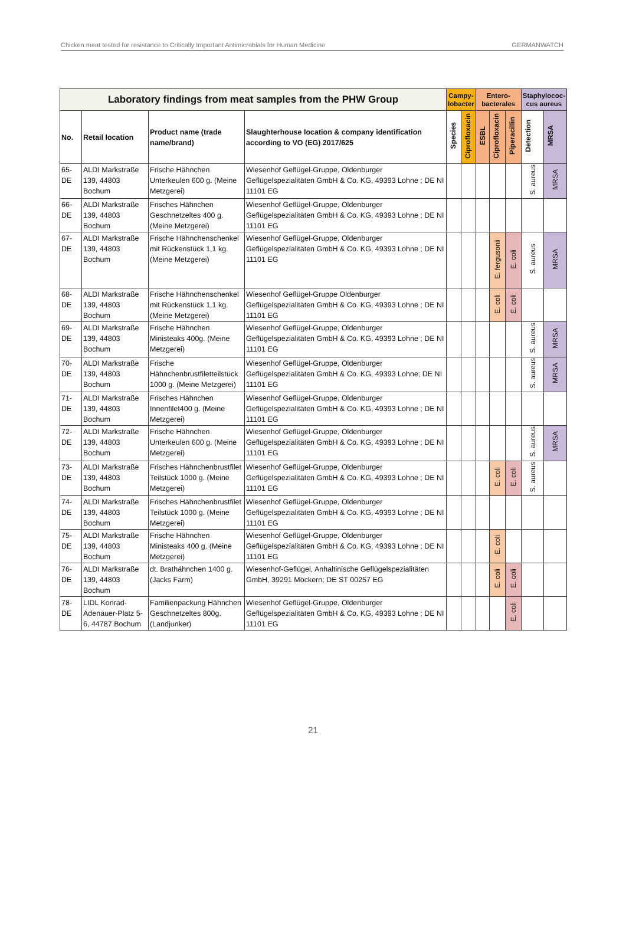Chicken meat tested for resistance to Critically Important Antimicrobials for Human Medicine GERMANWATCH
| Laboratory findings from meat samples from the PHW Group | | | | Campy- lobacter | | Entero- bacterales | | | Staphylococ- cus aureus | |
| --- | --- | --- | --- | --- | --- | --- | --- | --- | --- | --- |
| No. | Retail location | Product name (trade name/brand) | Slaughterhouse location & company identification according to VO (EG) 2017/625 | Species | Ciprofloxacin | ESBL | Ciprofloxacin | Piperacillin | Detection | MRSA |
| 65-DE | ALDI Markstraße 139, 44803 Bochum | Frische Hähnchen Unterkeulen 600 g. (Meine Metzgerei) | Wiesenhof Geflügel-Gruppe, Oldenburger Geflügelspezialitäten GmbH & Co. KG, 49393 Lohne ; DE NI 11101 EG | | | | | | S. aureus | MRSA |
| 66-DE | ALDI Markstraße 139, 44803 Bochum | Frisches Hähnchen Geschnetzeltes 400 g. (Meine Metzgerei) | Wiesenhof Geflügel-Gruppe, Oldenburger Geflügelspezialitäten GmbH & Co. KG, 49393 Lohne ; DE NI 11101 EG | | | | | | | |
| 67-DE | ALDI Markstraße 139, 44803 Bochum | Frische Hähnchenschenkel mit Rückenstück 1,1 kg. (Meine Metzgerei) | Wiesenhof Geflügel-Gruppe, Oldenburger Geflügelspezialitäten GmbH & Co. KG, 49393 Lohne ; DE NI 11101 EG | | | | E. fergusonii | E. coli | S. aureus | MRSA |
| 68-DE | ALDI Markstraße 139, 44803 Bochum | Frische Hähnchenschenkel mit Rückenstück 1,1 kg. (Meine Metzgerei) | Wiesenhof Geflügel-Gruppe Oldenburger Geflügelspezialitäten GmbH & Co. KG, 49393 Lohne ; DE NI 11101 EG | | | | E. coli | E. coli | | |
| 69-DE | ALDI Markstraße 139, 44803 Bochum | Frische Hähnchen Ministeaks 400g. (Meine Metzgerei) | Wiesenhof Geflügel-Gruppe, Oldenburger Geflügelspezialitäten GmbH & Co. KG, 49393 Lohne ; DE NI 11101 EG | | | | | | S. aureus | MRSA |
| 70-DE | ALDI Markstraße 139, 44803 Bochum | Frische Hähnchenbrustfiletteilstück 1000 g. (Meine Metzgerei) | Wiesenhof Geflügel-Gruppe, Oldenburger Geflügelspezialitäten GmbH & Co. KG, 49393 Lohne; DE NI 11101 EG | | | | | | S. aureus | MRSA |
| 71-DE | ALDI Markstraße 139, 44803 Bochum | Frisches Hähnchen Innenfilet400 g. (Meine Metzgerei) | Wiesenhof Geflügel-Gruppe, Oldenburger Geflügelspezialitäten GmbH & Co. KG, 49393 Lohne ; DE NI 11101 EG | | | | | | | |
| 72-DE | ALDI Markstraße 139, 44803 Bochum | Frische Hähnchen Unterkeulen 600 g. (Meine Metzgerei) | Wiesenhof Geflügel-Gruppe, Oldenburger Geflügelspezialitäten GmbH & Co. KG, 49393 Lohne ; DE NI 11101 EG | | | | | | S. aureus | MRSA |
| 73-DE | ALDI Markstraße 139, 44803 Bochum | Frisches Hähnchenbrustfilet Teilstück 1000 g. (Meine Metzgerei) | Wiesenhof Geflügel-Gruppe, Oldenburger Geflügelspezialitäten GmbH & Co. KG, 49393 Lohne ; DE NI 11101 EG | | | | E. coli | E. coli | S. aureus | |
| 74-DE | ALDI Markstraße 139, 44803 Bochum | Frisches Hähnchenbrustfilet Teilstück 1000 g. (Meine Metzgerei) | Wiesenhof Geflügel-Gruppe, Oldenburger Geflügelspezialitäten GmbH & Co. KG, 49393 Lohne ; DE NI 11101 EG | | | | | | | |
| 75-DE | ALDI Markstraße 139, 44803 Bochum | Frische Hähnchen Ministeaks 400 g. (Meine Metzgerei) | Wiesenhof Geflügel-Gruppe, Oldenburger Geflügelspezialitäten GmbH & Co. KG, 49393 Lohne ; DE NI 11101 EG | | | | E. coli | | | |
| 76-DE | ALDI Markstraße 139, 44803 Bochum | dt. Brathähnchen 1400 g. (Jacks Farm) | Wiesenhof-Geflügel, Anhaltinische Geflügelspezialitäten GmbH, 39291 Möckern; DE ST 00257 EG | | | | E. coli | E. coli | | |
| 78-DE | LIDL Konrad-Adenauer-Platz 5-6, 44787 Bochum | Familienpackung Hähnchen Geschnetzeltes 800g. (Landjunker) | Wiesenhof Geflügel-Gruppe, Oldenburger Geflügelspezialitäten GmbH & Co. KG, 49393 Lohne ; DE NI 11101 EG | | | | | E. coli | | |
21